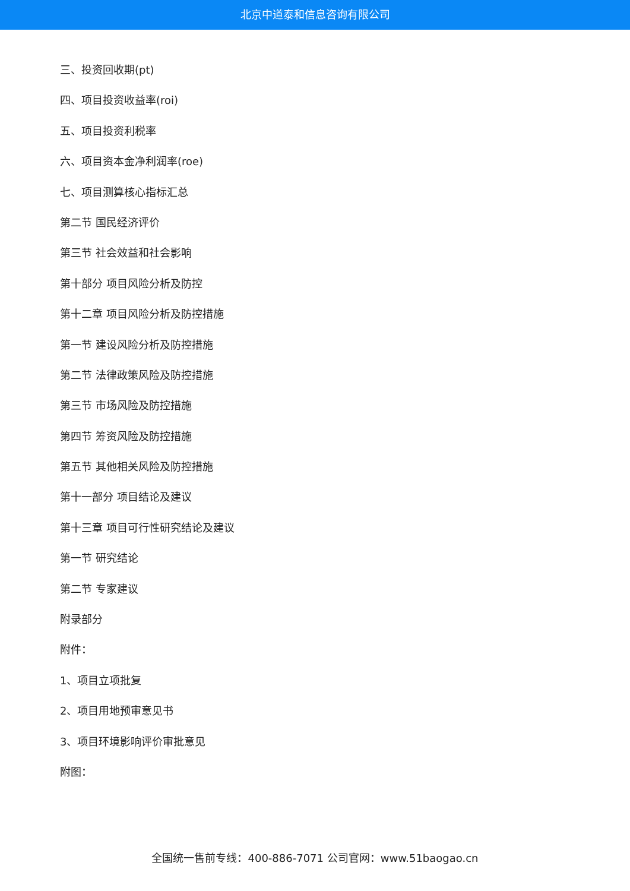北京中道泰和信息咨询有限公司
三、投资回收期(pt)
四、项目投资收益率(roi)
五、项目投资利税率
六、项目资本金净利润率(roe)
七、项目测算核心指标汇总
第二节 国民经济评价
第三节 社会效益和社会影响
第十部分 项目风险分析及防控
第十二章 项目风险分析及防控措施
第一节 建设风险分析及防控措施
第二节 法律政策风险及防控措施
第三节 市场风险及防控措施
第四节 筹资风险及防控措施
第五节 其他相关风险及防控措施
第十一部分 项目结论及建议
第十三章 项目可行性研究结论及建议
第一节 研究结论
第二节 专家建议
附录部分
附件：
1、项目立项批复
2、项目用地预审意见书
3、项目环境影响评价审批意见
附图：
全国统一售前专线：400-886-7071 公司官网：www.51baogao.cn